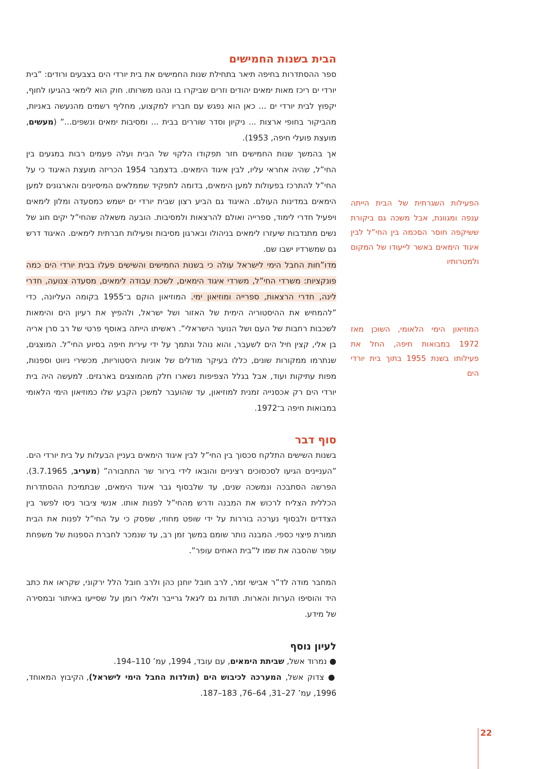הבית בשנות החמישים
ספר ההסתדרות בחיפה תיאר בתחילת שנות החמישים את בית יורדי הים בצבעים ורודים: ”בית יורדי ים ריכז מאות ימאים יהודים וזרים שביקרו בו ונהנו משרותו. חוק הוא לימאי בהגיעו לחוף, יקפוץ לבית יורדי ים ... כאן הוא נפגש עם חבריו למקצוע, מחליף רשמים מהנעשה באניות, מהביקור בחופי ארצות ... ניקיון וסדר שוררים בבית ... ומסיבות ימאים ונשפים...” (מעשים, מועצת פועלי חיפה, 1953).
אך בהמשך שנות החמישים חזר תפקודו הלקוי של הבית ועלה פעמים רבות במגעים בין החי”ל, שהיה אחראי עליו, לבין איגוד הימאים. בדצמבר 1954 הכריזה מועצת האיגוד כי על החי”ל להתרכז בפעולות למען הימאים, בדומה לתפקיד שממלאים המיסיונים והארגונים למען הימאים במדינות העולם. האיגוד גם הביע רצון שבית יורדי ים ישמש כמסעדה ומלון לימאים ויפעיל חדרי לימוד, ספרייה ואולם להרצאות ולמסיבות. הובעה משאלה שהחי”ל יקים חוג של נשים מתנדבות שיעזרו לימאים בניהולו ובארגון מסיבות ופעילות חברתית לימאים. האיגוד דרש גם שמשרדיו ישבו שם.
מדו”חות החבל הימי לישראל עולה כי בשנות החמישים והשישים פעלו בבית יורדי הים כמה פונקציות: משרדי החי”ל, משרדי איגוד הימאים, לשכת עבודה לימאים, מסעדה צנועה, חדרי לינה, חדרי הרצאות, ספרייה ומוזיאון ימי. המוזיאון הוקם ב־1955 בקומה העליונה, כדי ”להמחיש את ההיסטוריה הימית של האזור ושל ישראל, ולהפיץ את רעיון הים והימאות לשכבות רחבות של העם ושל הנוער הישראלי”. ראשיתו הייתה באוסף פרטי של רב סרן אריה בן אלי, קצין חיל הים לשעבר, והוא נוהל ונתמך על ידי עירית חיפה בסיוע החי”ל. המוצגים, שנתרמו ממקורות שונים, כללו בעיקר מודלים של אוניות היסטוריות, מכשירי ניווט וספנות, מפות עתיקות ועוד, אבל בגלל הצפיפות נשארו חלק מהמוצגים בארגזים. למעשה היה בית יורדי הים רק אכסנייה זמנית למוזיאון, עד שהועבר למשכן הקבע שלו כמוזיאון הימי הלאומי במבואות חיפה ב־1972.
סוף דבר
בשנות השישים התלקח סכסוך בין החי”ל לבין איגוד הימאים בעניין הבעלות על בית יורדי הים. ”העניינים הגיעו לסכסוכים רציניים והובאו לידי בירור שר התחבורה” (מעריב, 3.7.1965). הפרשה הסתבכה ונמשכה שנים, עד שלבסוף גבר איגוד הימאים, שבתמיכת ההסתדרות הכללית הצליח לרכוש את המבנה ודרש מהחי”ל לפנות אותו. אנשי ציבור ניסו לפשר בין הצדדים ולבסוף נערכה בוררות על ידי שופט מחוזי, שפסק כי על החי”ל לפנות את הבית תמורת פיצוי כספי. המבנה נותר שומם במשך זמן רב, עד שנמכר לחברת הספנות של משפחת עופר שהסבה את שמו ל”בית האחים עופר”.
המחבר מודה לד”ר אבישי זמר, לרב חובל יוחנן כהן ולרב חובל הלל ירקוני, שקראו את כתב היד והוסיפו הערות והארות. תודות גם ליגאל גרייבר ולאלי רומן על שסייעו באיתור ובמסירה של מידע.
לעיון נוסף
● נמרוד אשל, שביתת הימאים, עם עובד, 1994, עמ’ 110–194.
● צדוק אשל, המערכה לכיבוש הים (תולדות החבל הימי לישראל), הקיבוץ המאוחד, 1996, עמ’ 27–31, 64–76, 183–187.
הפעילות השגרתית של הבית הייתה ענפה ומגוונת, אבל משכה גם ביקורת ששיקפה חוסר הסכמה בין החי”ל לבין איגוד הימאים באשר לייעודו של המקום ולמטרותיו
המוזיאון הימי הלאומי, השוכן מאז 1972 במבואות חיפה, החל את פעילותו בשנת 1955 בתוך בית יורדי הים
22